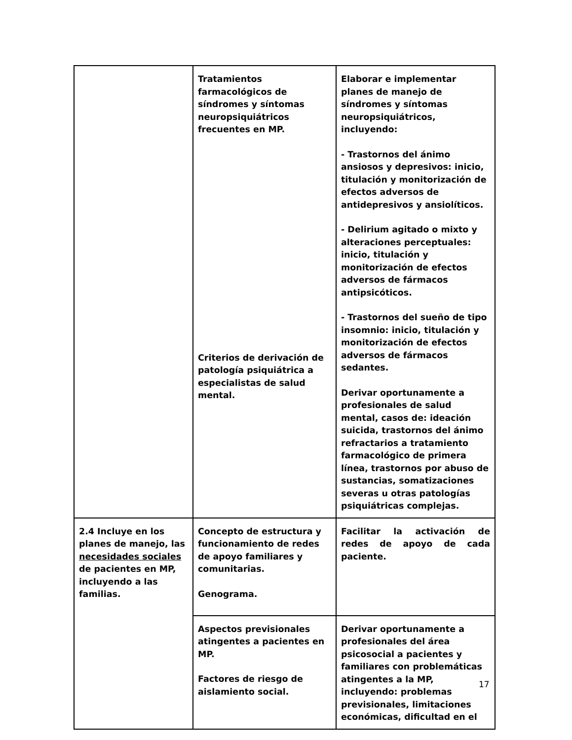| | Tratamientos farmacológicos de síndromes y síntomas neuropsiquiátricos frecuentes en MP. Criterios de derivación de patología psiquiátrica a especialistas de salud mental. | Elaborar e implementar planes de manejo de síndromes y síntomas neuropsiquiátricos, incluyendo: - Trastornos del ánimo ansiosos y depresivos: inicio, titulación y monitorización de efectos adversos de antidepresivos y ansiolíticos. - Delirium agitado o mixto y alteraciones perceptuales: inicio, titulación y monitorización de efectos adversos de fármacos antipsicóticos. - Trastornos del sueño de tipo insomnio: inicio, titulación y monitorización de efectos adversos de fármacos sedantes. Derivar oportunamente a profesionales de salud mental, casos de: ideación suicida, trastornos del ánimo refractarios a tratamiento farmacológico de primera línea, trastornos por abuso de sustancias, somatizaciones severas u otras patologías psiquiátricas complejas. |
| 2.4 Incluye en los planes de manejo, las necesidades sociales de pacientes en MP, incluyendo a las familias. | Concepto de estructura y funcionamiento de redes de apoyo familiares y comunitarias. Genograma. | Facilitar la activación de redes de apoyo de cada paciente. |
| | Aspectos previsionales atingentes a pacientes en MP. Factores de riesgo de aislamiento social. | Derivar oportunamente a profesionales del área psicosocial a pacientes y familiares con problemáticas atingentes a la MP, incluyendo: problemas previsionales, limitaciones económicas, dificultad en el |
17